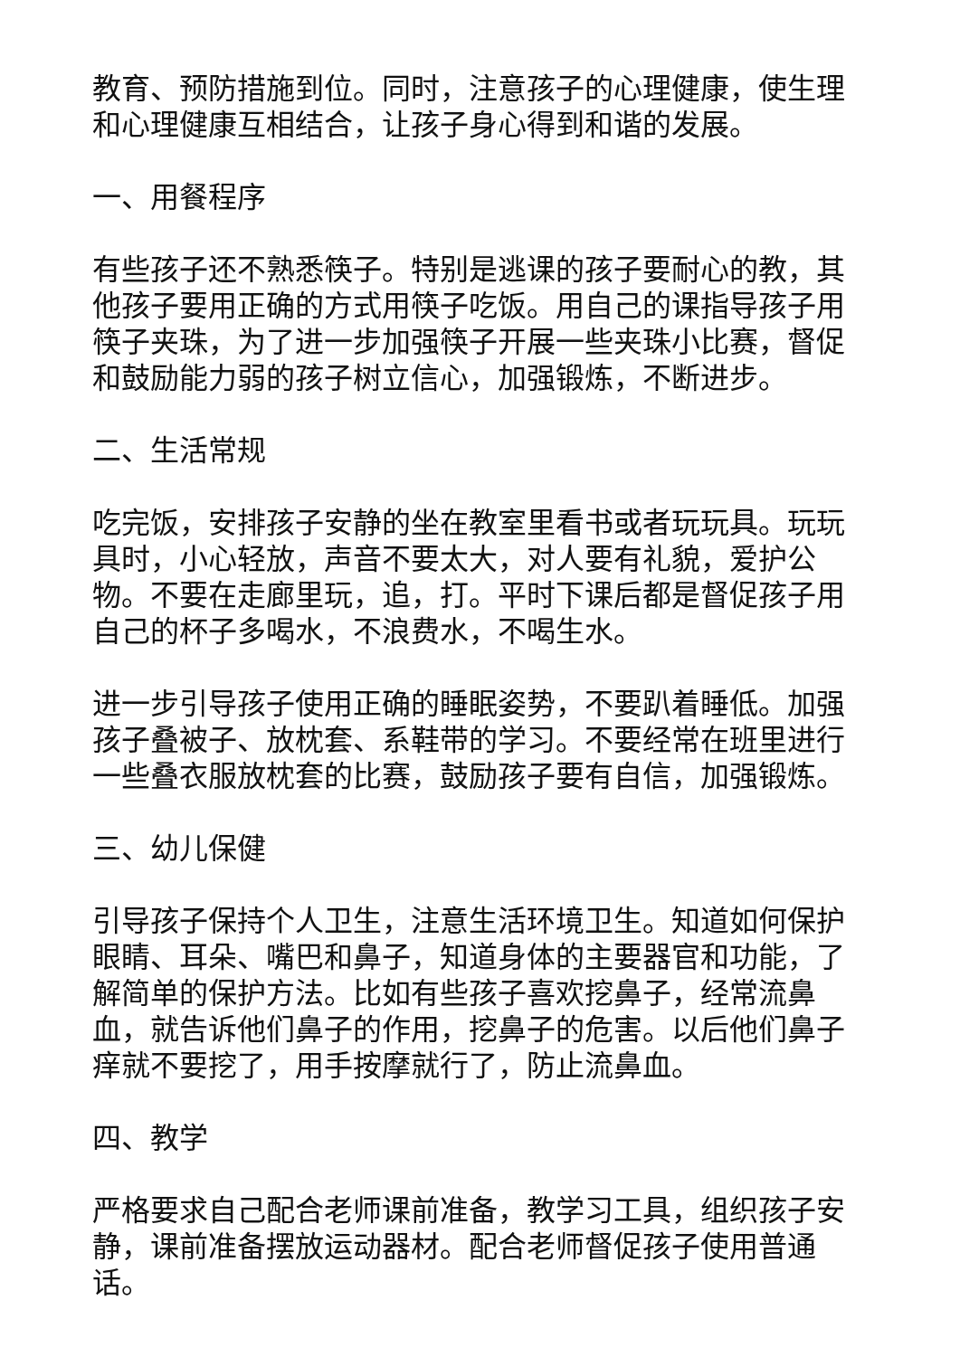教育、预防措施到位。同时，注意孩子的心理健康，使生理和心理健康互相结合，让孩子身心得到和谐的发展。
一、用餐程序
有些孩子还不熟悉筷子。特别是逃课的孩子要耐心的教，其他孩子要用正确的方式用筷子吃饭。用自己的课指导孩子用筷子夹珠，为了进一步加强筷子开展一些夹珠小比赛，督促和鼓励能力弱的孩子树立信心，加强锻炼，不断进步。
二、生活常规
吃完饭，安排孩子安静的坐在教室里看书或者玩玩具。玩玩具时，小心轻放，声音不要太大，对人要有礼貌，爱护公物。不要在走廊里玩，追，打。平时下课后都是督促孩子用自己的杯子多喝水，不浪费水，不喝生水。
进一步引导孩子使用正确的睡眠姿势，不要趴着睡低。加强孩子叠被子、放枕套、系鞋带的学习。不要经常在班里进行一些叠衣服放枕套的比赛，鼓励孩子要有自信，加强锻炼。
三、幼儿保健
引导孩子保持个人卫生，注意生活环境卫生。知道如何保护眼睛、耳朵、嘴巴和鼻子，知道身体的主要器官和功能，了解简单的保护方法。比如有些孩子喜欢挖鼻子，经常流鼻血，就告诉他们鼻子的作用，挖鼻子的危害。以后他们鼻子痒就不要挖了，用手按摩就行了，防止流鼻血。
四、教学
严格要求自己配合老师课前准备，教学习工具，组织孩子安静，课前准备摆放运动器材。配合老师督促孩子使用普通话。